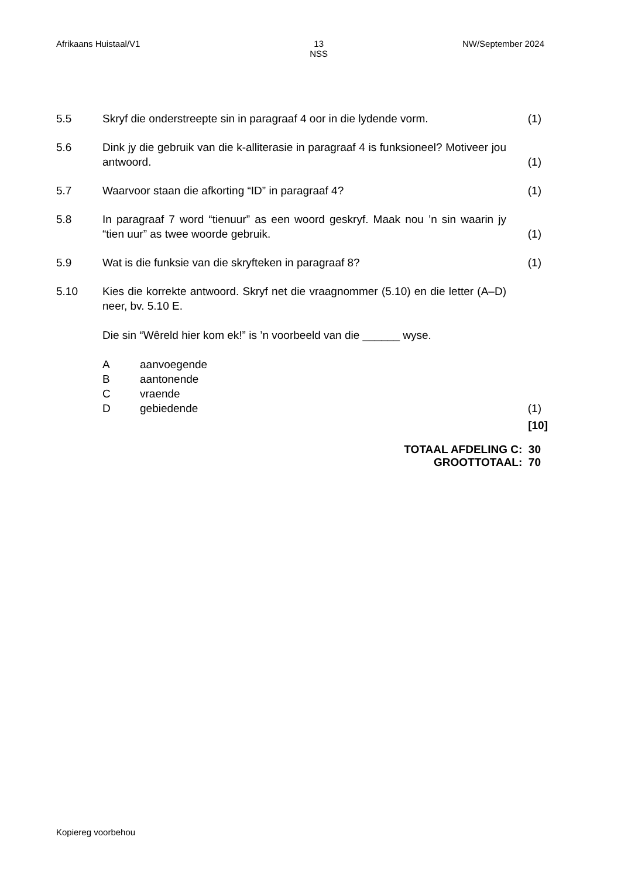Afrikaans Huistaal/V1 13
NSS
NW/September 2024
5.5 Skryf die onderstreepte sin in paragraaf 4 oor in die lydende vorm.
(1)
5.6 Dink jy die gebruik van die k-alliterasie in paragraaf 4 is funksioneel? Motiveer jou antwoord.
(1)
5.7 Waarvoor staan die afkorting “ID” in paragraaf 4? (1)
5.8 In paragraaf 7 word “tienuur” as een woord geskryf. Maak nou ’n sin waarin jy “tien uur” as twee woorde gebruik.
(1)
5.9 Wat is die funksie van die skryfteken in paragraaf 8? (1)
5.10 Kies die korrekte antwoord. Skryf net die vraagnommer (5.10) en die letter (A–D) neer, bv. 5.10 E.
Die sin “Wêreld hier kom ek!” is ’n voorbeeld van die ______ wyse.
Aaanvoegende
Baantonende
Cvraende
Dgebiedende
(1)
[10]
TOTAAL AFDELING C: 30
GROOTTOTAAL: 70
Kopiereg voorbehou